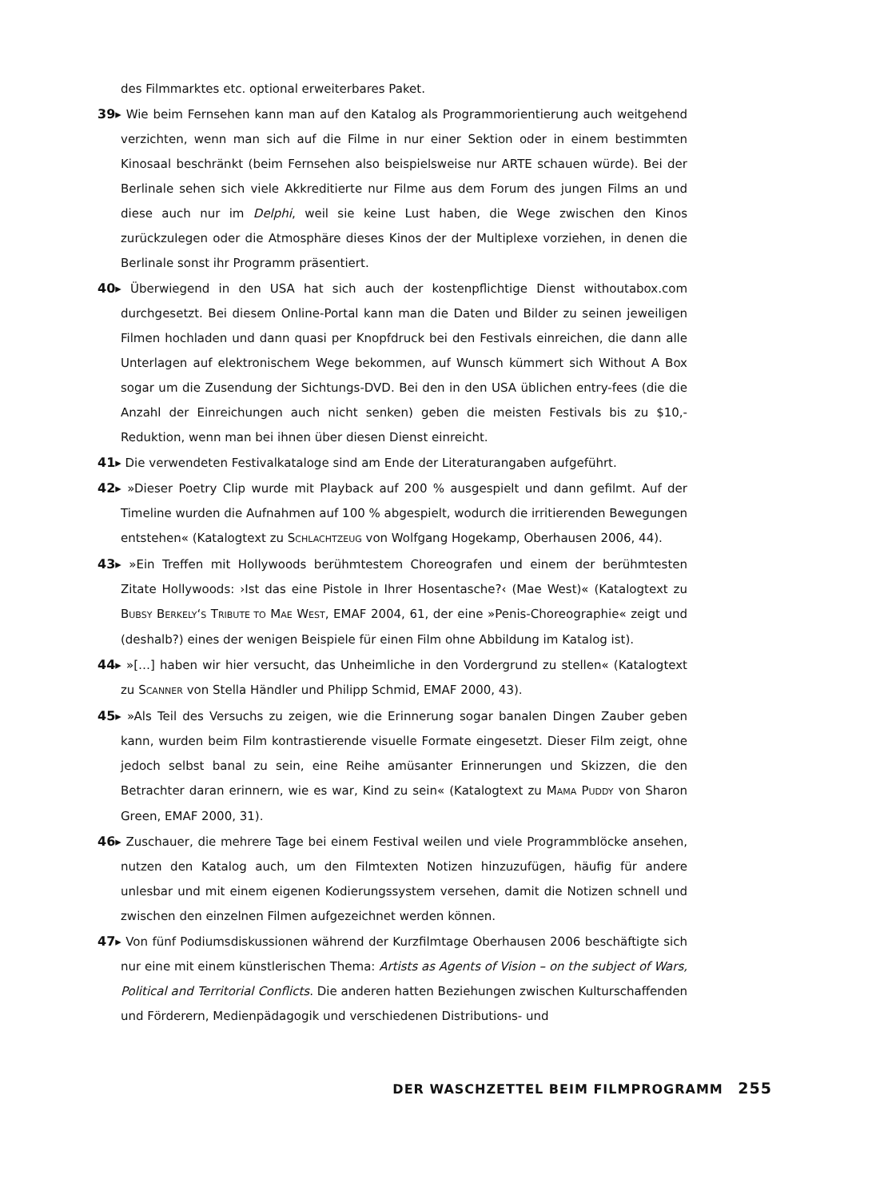des Filmmarktes etc. optional erweiterbares Paket.
39▸ Wie beim Fernsehen kann man auf den Katalog als Programmorientierung auch weitgehend verzichten, wenn man sich auf die Filme in nur einer Sektion oder in einem bestimmten Kinosaal beschränkt (beim Fernsehen also beispielsweise nur ARTE schauen würde). Bei der Berlinale sehen sich viele Akkreditierte nur Filme aus dem Forum des jungen Films an und diese auch nur im Delphi, weil sie keine Lust haben, die Wege zwischen den Kinos zurückzulegen oder die Atmosphäre dieses Kinos der der Multiplexe vorziehen, in denen die Berlinale sonst ihr Programm präsentiert.
40▸ Überwiegend in den USA hat sich auch der kostenpflichtige Dienst withoutabox.com durchgesetzt. Bei diesem Online-Portal kann man die Daten und Bilder zu seinen jeweiligen Filmen hochladen und dann quasi per Knopfdruck bei den Festivals einreichen, die dann alle Unterlagen auf elektronischem Wege bekommen, auf Wunsch kümmert sich Without A Box sogar um die Zusendung der Sichtungs-DVD. Bei den in den USA üblichen entry-fees (die die Anzahl der Einreichungen auch nicht senken) geben die meisten Festivals bis zu $10,- Reduktion, wenn man bei ihnen über diesen Dienst einreicht.
41▸ Die verwendeten Festivalkataloge sind am Ende der Literaturangaben aufgeführt.
42▸ »Dieser Poetry Clip wurde mit Playback auf 200 % ausgespielt und dann gefilmt. Auf der Timeline wurden die Aufnahmen auf 100 % abgespielt, wodurch die irritierenden Bewegungen entstehen« (Katalogtext zu SCHLACHTZEUG von Wolfgang Hogekamp, Oberhausen 2006, 44).
43▸ »Ein Treffen mit Hollywoods berühmtestem Choreografen und einem der berühmtesten Zitate Hollywoods: ›Ist das eine Pistole in Ihrer Hosentasche?‹ (Mae West)« (Katalogtext zu BUBSY BERKELY‘S TRIBUTE TO MAE WEST, EMAF 2004, 61, der eine »Penis-Choreographie« zeigt und (deshalb?) eines der wenigen Beispiele für einen Film ohne Abbildung im Katalog ist).
44▸ »[…] haben wir hier versucht, das Unheimliche in den Vordergrund zu stellen« (Katalogtext zu SCANNER von Stella Händler und Philipp Schmid, EMAF 2000, 43).
45▸ »Als Teil des Versuchs zu zeigen, wie die Erinnerung sogar banalen Dingen Zauber geben kann, wurden beim Film kontrastierende visuelle Formate eingesetzt. Dieser Film zeigt, ohne jedoch selbst banal zu sein, eine Reihe amüsanter Erinnerungen und Skizzen, die den Betrachter daran erinnern, wie es war, Kind zu sein« (Katalogtext zu MAMA PUDDY von Sharon Green, EMAF 2000, 31).
46▸ Zuschauer, die mehrere Tage bei einem Festival weilen und viele Programmblöcke ansehen, nutzen den Katalog auch, um den Filmtexten Notizen hinzuzufügen, häufig für andere unlesbar und mit einem eigenen Kodierungssystem versehen, damit die Notizen schnell und zwischen den einzelnen Filmen aufgezeichnet werden können.
47▸ Von fünf Podiumsdiskussionen während der Kurzfilmtage Oberhausen 2006 beschäftigte sich nur eine mit einem künstlerischen Thema: Artists as Agents of Vision – on the subject of Wars, Political and Territorial Conflicts. Die anderen hatten Beziehungen zwischen Kulturschaffenden und Förderern, Medienpädagogik und verschiedenen Distributions- und
DER WASCHZETTEL BEIM FILMPROGRAMM 255